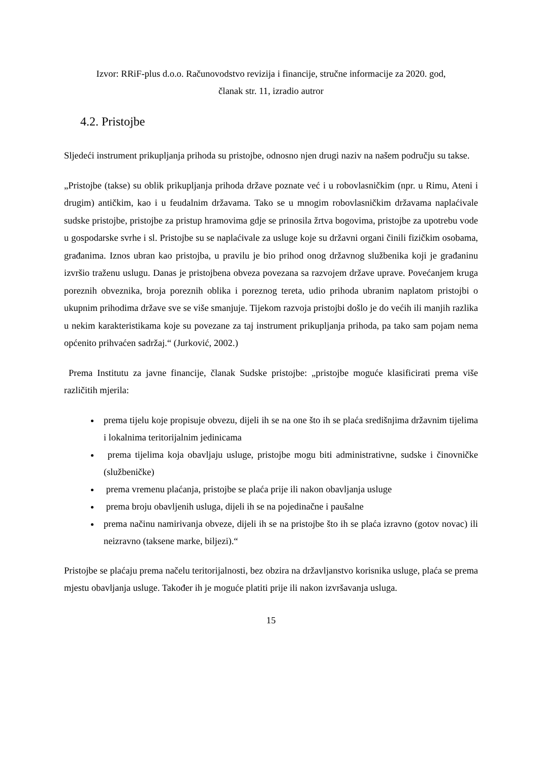Izvor: RRiF-plus d.o.o. Računovodstvo revizija i financije, stručne informacije za 2020. god,
članak str. 11, izradio autror
4.2. Pristojbe
Sljedeći instrument prikupljanja prihoda su pristojbe, odnosno njen drugi naziv na našem području su takse.
„Pristojbe (takse) su oblik prikupljanja prihoda države poznate već i u robovlasničkim (npr. u Rimu, Ateni i drugim) antičkim, kao i u feudalnim državama. Tako se u mnogim robovlasničkim državama naplaćivale sudske pristojbe, pristojbe za pristup hramovima gdje se prinosila žrtva bogovima, pristojbe za upotrebu vode u gospodarske svrhe i sl. Pristojbe su se naplaćivale za usluge koje su državni organi činili fizičkim osobama, građanima. Iznos ubran kao pristojba, u pravilu je bio prihod onog državnog službenika koji je građaninu izvršio traženu uslugu. Danas je pristojbena obveza povezana sa razvojem države uprave. Povećanjem kruga poreznih obveznika, broja poreznih oblika i poreznog tereta, udio prihoda ubranim naplatom pristojbi o ukupnim prihodima države sve se više smanjuje. Tijekom razvoja pristojbi došlo je do većih ili manjih razlika u nekim karakteristikama koje su povezane za taj instrument prikupljanja prihoda, pa tako sam pojam nema općenito prihvaćen sadržaj.“ (Jurković, 2002.)
Prema Institutu za javne financije, članak Sudske pristojbe: „pristojbe moguće klasificirati prema više različitih mjerila:
prema tijelu koje propisuje obvezu, dijeli ih se na one što ih se plaća središnjima državnim tijelima i lokalnima teritorijalnim jedinicama
prema tijelima koja obavljaju usluge, pristojbe mogu biti administrativne, sudske i činovničke (službeničke)
prema vremenu plaćanja, pristojbe se plaća prije ili nakon obavljanja usluge
prema broju obavljenih usluga, dijeli ih se na pojedinačne i paušalne
prema načinu namirivanja obveze, dijeli ih se na pristojbe što ih se plaća izravno (gotov novac) ili neizravno (taksene marke, biljezi).“
Pristojbe se plaćaju prema načelu teritorijalnosti, bez obzira na državljanstvo korisnika usluge, plaća se prema mjestu obavljanja usluge. Također ih je moguće platiti prije ili nakon izvršavanja usluga.
15